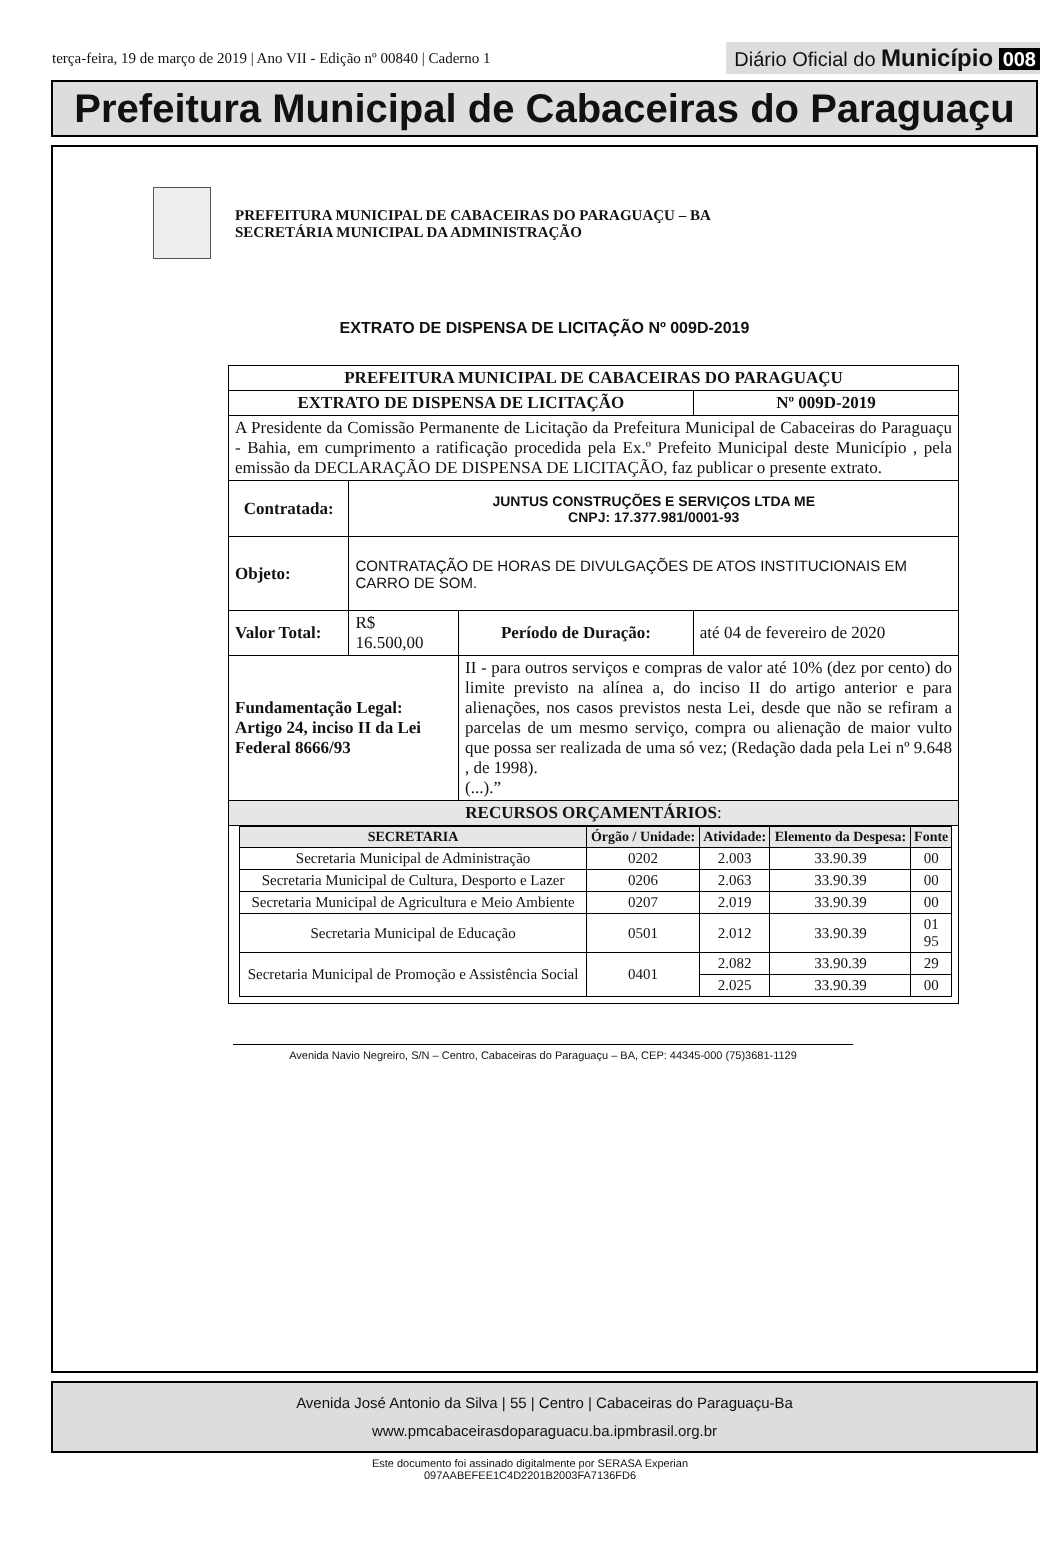terça-feira, 19 de março de 2019 | Ano VII - Edição nº 00840 | Caderno 1
Diário Oficial do Município 008
Prefeitura Municipal de Cabaceiras do Paraguaçu
PREFEITURA MUNICIPAL DE CABACEIRAS DO PARAGUAÇU – BA
SECRETÁRIA MUNICIPAL DA ADMINISTRAÇÃO
EXTRATO DE DISPENSA DE LICITAÇÃO Nº 009D-2019
| PREFEITURA MUNICIPAL DE CABACEIRAS DO PARAGUAÇU | | | |
| EXTRATO DE DISPENSA DE LICITAÇÃO | | | Nº 009D-2019 |
| A Presidente da Comissão Permanente de Licitação da Prefeitura Municipal de Cabaceiras do Paraguaçu - Bahia, em cumprimento a ratificação procedida pela Ex.º Prefeito Municipal deste Município , pela emissão da DECLARAÇÃO DE DISPENSA DE LICITAÇÃO, faz publicar o presente extrato. | | | |
| Contratada: | JUNTUS CONSTRUÇÕES E SERVIÇOS LTDA ME CNPJ: 17.377.981/0001-93 | | |
| Objeto: | CONTRATAÇÃO DE HORAS DE DIVULGAÇÕES DE ATOS INSTITUCIONAIS EM CARRO DE SOM. | | |
| Valor Total: | R$ 16.500,00 | Período de Duração: | até 04 de fevereiro de 2020 |
| Fundamentação Legal: Artigo 24, inciso II da Lei Federal 8666/93 | | II - para outros serviços e compras de valor até 10% (dez por cento) do limite previsto na alínea a, do inciso II do artigo anterior e para alienações, nos casos previstos nesta Lei, desde que não se refiram a parcelas de um mesmo serviço, compra ou alienação de maior vulto que possa ser realizada de uma só vez; (Redação dada pela Lei nº 9.648 , de 1998). (...).” | |
| RECURSOS ORÇAMENTÁRIOS : | | | |
| / SECRETARIA / Órgão / Unidade: / Atividade: / Elemento da Despesa: / Fonte / / --- / --- / --- / --- / --- / / Secretaria Municipal de Administração / 0202 / 2.003 / 33.90.39 / 00 / / Secretaria Municipal de Cultura, Desporto e Lazer / 0206 / 2.063 / 33.90.39 / 00 / / Secretaria Municipal de Agricultura e Meio Ambiente / 0207 / 2.019 / 33.90.39 / 00 / / Secretaria Municipal de Educação / 0501 / 2.012 / 33.90.39 / 01 95 / / Secretaria Municipal de Promoção e Assistência Social / 0401 / 2.082 / 33.90.39 / 29 / / / / 2.025 / 33.90.39 / 00 / | | | |
Avenida Navio Negreiro, S/N – Centro, Cabaceiras do Paraguaçu – BA, CEP: 44345-000 (75)3681-1129
Avenida José Antonio da Silva | 55 | Centro | Cabaceiras do Paraguaçu-Ba
www.pmcabaceirasdoparaguacu.ba.ipmbrasil.org.br
Este documento foi assinado digitalmente por SERASA Experian
097AABEFEE1C4D2201B2003FA7136FD6